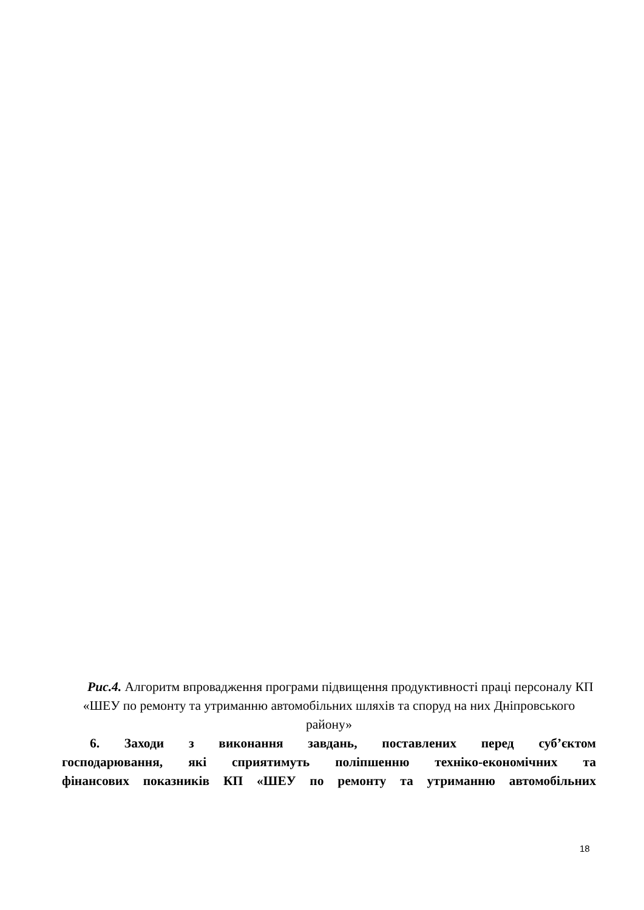Рис.4. Алгоритм впровадження програми підвищення продуктивності праці персоналу КП «ШЕУ по ремонту та утриманню автомобільних шляхів та споруд на них Дніпровського району»
6. Заходи з виконання завдань, поставлених перед суб’єктом
господарювання, які сприятимуть поліпшенню техніко-економічних та
фінансових показників КП «ШЕУ по ремонту та утриманню автомобільних
18